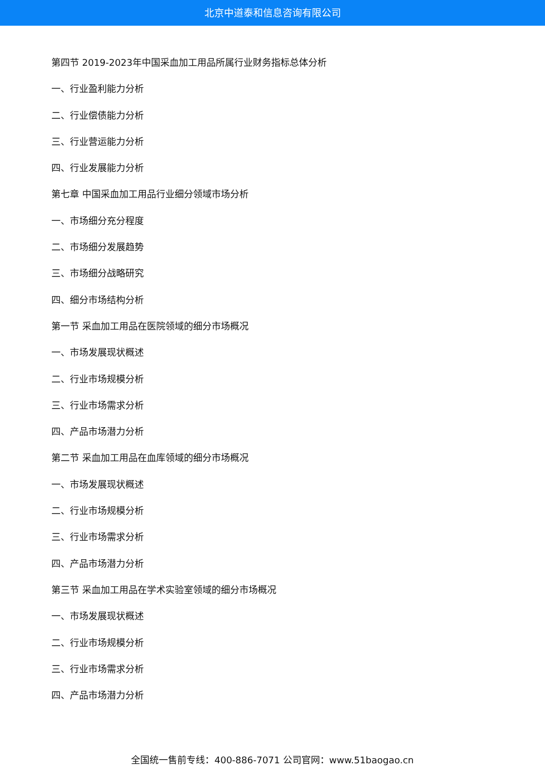北京中道泰和信息咨询有限公司
第四节 2019-2023年中国采血加工用品所属行业财务指标总体分析
一、行业盈利能力分析
二、行业偿债能力分析
三、行业营运能力分析
四、行业发展能力分析
第七章 中国采血加工用品行业细分领域市场分析
一、市场细分充分程度
二、市场细分发展趋势
三、市场细分战略研究
四、细分市场结构分析
第一节 采血加工用品在医院领域的细分市场概况
一、市场发展现状概述
二、行业市场规模分析
三、行业市场需求分析
四、产品市场潜力分析
第二节 采血加工用品在血库领域的细分市场概况
一、市场发展现状概述
二、行业市场规模分析
三、行业市场需求分析
四、产品市场潜力分析
第三节 采血加工用品在学术实验室领域的细分市场概况
一、市场发展现状概述
二、行业市场规模分析
三、行业市场需求分析
四、产品市场潜力分析
全国统一售前专线：400-886-7071 公司官网：www.51baogao.cn